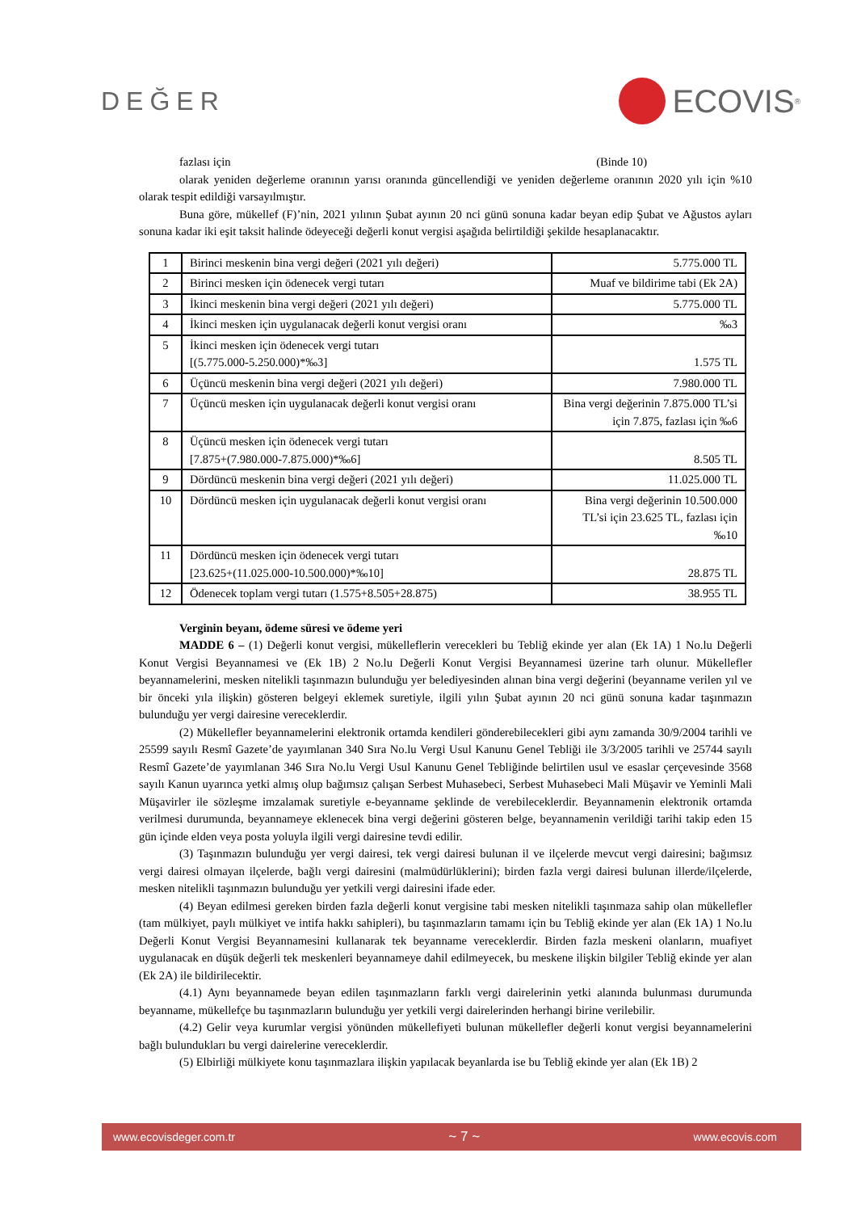DEĞER
ECOVIS<sup>®</sup>
fazlası için (Binde 10)
olarak yeniden değerleme oranının yarısı oranında güncellendiği ve yeniden değerleme oranının 2020 yılı için %10 olarak tespit edildiği varsayılmıştır.
Buna göre, mükellef (F)’nin, 2021 yılının Şubat ayının 20 nci günü sonuna kadar beyan edip Şubat ve Ağustos ayları sonuna kadar iki eşit taksit halinde ödeyeceği değerli konut vergisi aşağıda belirtildiği şekilde hesaplanacaktır.
| 1 | Birinci meskenin bina vergi değeri (2021 yılı değeri) | 5.775.000 TL |
| 2 | Birinci mesken için ödenecek vergi tutarı | Muaf ve bildirime tabi (Ek 2A) |
| 3 | İkinci meskenin bina vergi değeri (2021 yılı değeri) | 5.775.000 TL |
| 4 | İkinci mesken için uygulanacak değerli konut vergisi oranı | ‰3 |
| 5 | İkinci mesken için ödenecek vergi tutarı [(5.775.000-5.250.000)*‰3] | 1.575 TL |
| 6 | Üçüncü meskenin bina vergi değeri (2021 yılı değeri) | 7.980.000 TL |
| 7 | Üçüncü mesken için uygulanacak değerli konut vergisi oranı | Bina vergi değerinin 7.875.000 TL’si için 7.875, fazlası için ‰6 |
| 8 | Üçüncü mesken için ödenecek vergi tutarı [7.875+(7.980.000-7.875.000)*‰6] | 8.505 TL |
| 9 | Dördüncü meskenin bina vergi değeri (2021 yılı değeri) | 11.025.000 TL |
| 10 | Dördüncü mesken için uygulanacak değerli konut vergisi oranı | Bina vergi değerinin 10.500.000 TL’si için 23.625 TL, fazlası için ‰10 |
| 11 | Dördüncü mesken için ödenecek vergi tutarı [23.625+(11.025.000-10.500.000)*‰10] | 28.875 TL |
| 12 | Ödenecek toplam vergi tutarı (1.575+8.505+28.875) | 38.955 TL |
Verginin beyanı, ödeme süresi ve ödeme yeri
MADDE 6 – (1) Değerli konut vergisi, mükelleflerin verecekleri bu Tebliğ ekinde yer alan (Ek 1A) 1 No.lu Değerli Konut Vergisi Beyannamesi ve (Ek 1B) 2 No.lu Değerli Konut Vergisi Beyannamesi üzerine tarh olunur. Mükellefler beyannamelerini, mesken nitelikli taşınmazın bulunduğu yer belediyesinden alınan bina vergi değerini (beyanname verilen yıl ve bir önceki yıla ilişkin) gösteren belgeyi eklemek suretiyle, ilgili yılın Şubat ayının 20 nci günü sonuna kadar taşınmazın bulunduğu yer vergi dairesine vereceklerdir.
(2) Mükellefler beyannamelerini elektronik ortamda kendileri gönderebilecekleri gibi aynı zamanda 30/9/2004 tarihli ve 25599 sayılı Resmî Gazete’de yayımlanan 340 Sıra No.lu Vergi Usul Kanunu Genel Tebliği ile 3/3/2005 tarihli ve 25744 sayılı Resmî Gazete’de yayımlanan 346 Sıra No.lu Vergi Usul Kanunu Genel Tebliğinde belirtilen usul ve esaslar çerçevesinde 3568 sayılı Kanun uyarınca yetki almış olup bağımsız çalışan Serbest Muhasebeci, Serbest Muhasebeci Mali Müşavir ve Yeminli Mali Müşavirler ile sözleşme imzalamak suretiyle e-beyanname şeklinde de verebileceklerdir. Beyannamenin elektronik ortamda verilmesi durumunda, beyannameye eklenecek bina vergi değerini gösteren belge, beyannamenin verildiği tarihi takip eden 15 gün içinde elden veya posta yoluyla ilgili vergi dairesine tevdi edilir.
(3) Taşınmazın bulunduğu yer vergi dairesi, tek vergi dairesi bulunan il ve ilçelerde mevcut vergi dairesini; bağımsız vergi dairesi olmayan ilçelerde, bağlı vergi dairesini (malmüdürlüklerini); birden fazla vergi dairesi bulunan illerde/ilçelerde, mesken nitelikli taşınmazın bulunduğu yer yetkili vergi dairesini ifade eder.
(4) Beyan edilmesi gereken birden fazla değerli konut vergisine tabi mesken nitelikli taşınmaza sahip olan mükellefler (tam mülkiyet, paylı mülkiyet ve intifa hakkı sahipleri), bu taşınmazların tamamı için bu Tebliğ ekinde yer alan (Ek 1A) 1 No.lu Değerli Konut Vergisi Beyannamesini kullanarak tek beyanname vereceklerdir. Birden fazla meskeni olanların, muafiyet uygulanacak en düşük değerli tek meskenleri beyannameye dahil edilmeyecek, bu meskene ilişkin bilgiler Tebliğ ekinde yer alan (Ek 2A) ile bildirilecektir.
(4.1) Aynı beyannamede beyan edilen taşınmazların farklı vergi dairelerinin yetki alanında bulunması durumunda beyanname, mükellefçe bu taşınmazların bulunduğu yer yetkili vergi dairelerinden herhangi birine verilebilir.
(4.2) Gelir veya kurumlar vergisi yönünden mükellefiyeti bulunan mükellefler değerli konut vergisi beyannamelerini bağlı bulundukları bu vergi dairelerine vereceklerdir.
(5) Elbirliği mülkiyete konu taşınmazlara ilişkin yapılacak beyanlarda ise bu Tebliğ ekinde yer alan (Ek 1B) 2
www.ecovisdeger.com.tr ~ 7 ~ www.ecovis.com